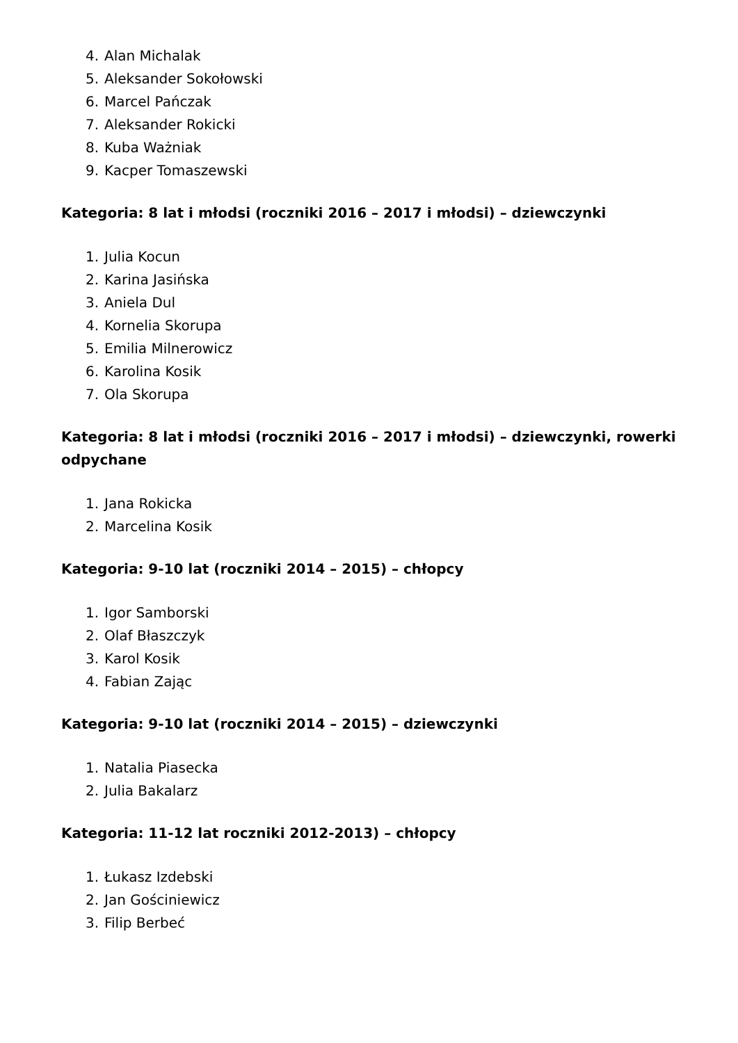4. Alan Michalak
5. Aleksander Sokołowski
6. Marcel Pańczak
7. Aleksander Rokicki
8. Kuba Ważniak
9. Kacper Tomaszewski
Kategoria: 8 lat i młodsi (roczniki 2016 – 2017 i młodsi) – dziewczynki
1. Julia Kocun
2. Karina Jasińska
3. Aniela Dul
4. Kornelia Skorupa
5. Emilia Milnerowicz
6. Karolina Kosik
7. Ola Skorupa
Kategoria: 8 lat i młodsi (roczniki 2016 – 2017 i młodsi) – dziewczynki, rowerki odpychane
1. Jana Rokicka
2. Marcelina Kosik
Kategoria: 9-10 lat (roczniki 2014 – 2015) – chłopcy
1. Igor Samborski
2. Olaf Błaszczyk
3. Karol Kosik
4. Fabian Zając
Kategoria: 9-10 lat (roczniki 2014 – 2015) – dziewczynki
1. Natalia Piasecka
2. Julia Bakalarz
Kategoria: 11-12 lat roczniki 2012-2013) – chłopcy
1. Łukasz Izdebski
2. Jan Gościniewicz
3. Filip Berbeć